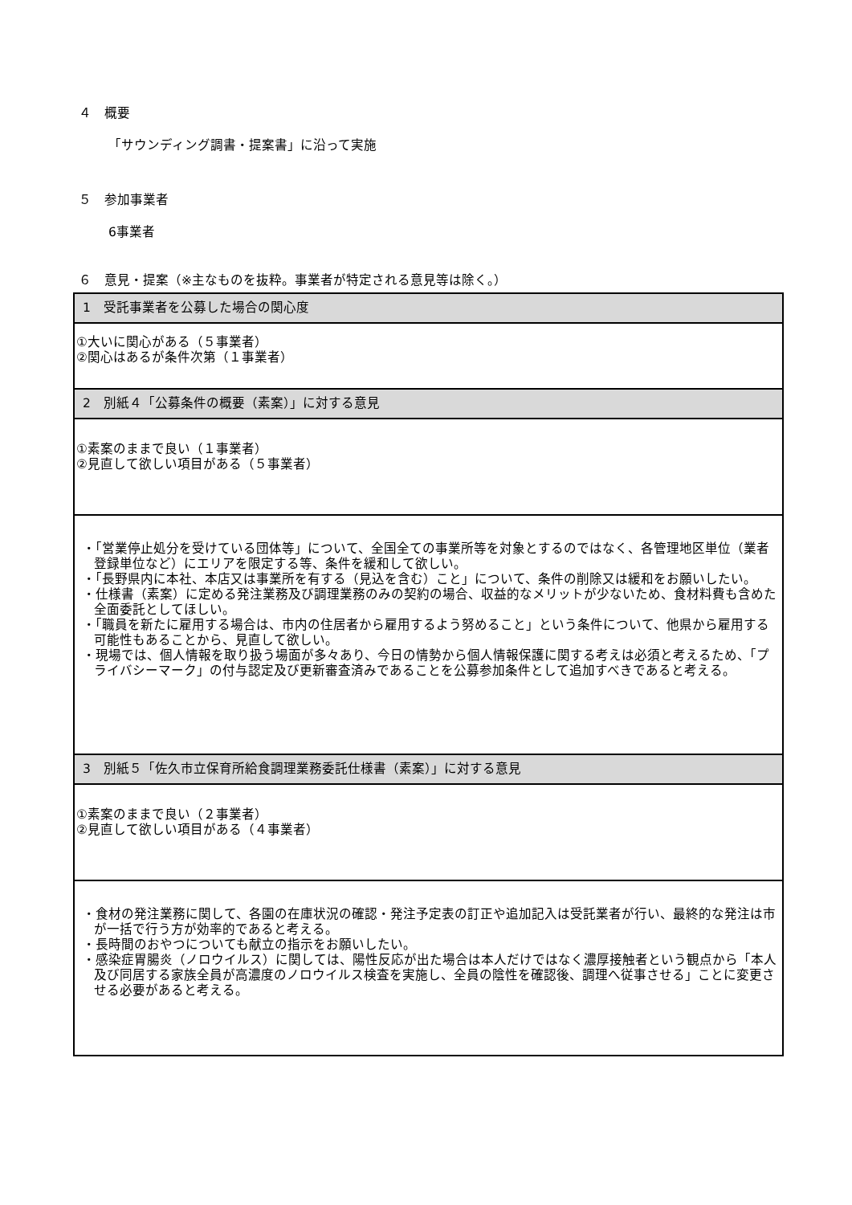４　概要
「サウンディング調書・提案書」に沿って実施
５　参加事業者
6事業者
６　意見・提案（※主なものを抜粋。事業者が特定される意見等は除く。）
| 1 受託事業者を公募した場合の関心度 |
| ①大いに関心がある（５事業者） ②関心はあるが条件次第（１事業者） |
| 2 別紙４「公募条件の概要（素案）」に対する意見 |
| ①素案のままで良い（１事業者） ②見直して欲しい項目がある（５事業者） |
| ・「営業停止処分を受けている団体等」について、全国全ての事業所等を対象とするのではなく、各管理地区単位（業者登録単位など）にエリアを限定する等、条件を緩和して欲しい。 ・「長野県内に本社、本店又は事業所を有する（見込を含む）こと」について、条件の削除又は緩和をお願いしたい。 ・仕様書（素案）に定める発注業務及び調理業務のみの契約の場合、収益的なメリットが少ないため、食材料費も含めた全面委託としてほしい。 ・「職員を新たに雇用する場合は、市内の住居者から雇用するよう努めること」という条件について、他県から雇用する可能性もあることから、見直して欲しい。 ・現場では、個人情報を取り扱う場面が多々あり、今日の情勢から個人情報保護に関する考えは必須と考えるため、「プライバシーマーク」の付与認定及び更新審査済みであることを公募参加条件として追加すべきであると考える。 |
| 3 別紙５「佐久市立保育所給食調理業務委託仕様書（素案）」に対する意見 |
| ①素案のままで良い（２事業者） ②見直して欲しい項目がある（４事業者） |
| ・食材の発注業務に関して、各園の在庫状況の確認・発注予定表の訂正や追加記入は受託業者が行い、最終的な発注は市が一括で行う方が効率的であると考える。 ・長時間のおやつについても献立の指示をお願いしたい。 ・感染症胃腸炎（ノロウイルス）に関しては、陽性反応が出た場合は本人だけではなく濃厚接触者という観点から「本人及び同居する家族全員が高濃度のノロウイルス検査を実施し、全員の陰性を確認後、調理へ従事させる」ことに変更させる必要があると考える。 |